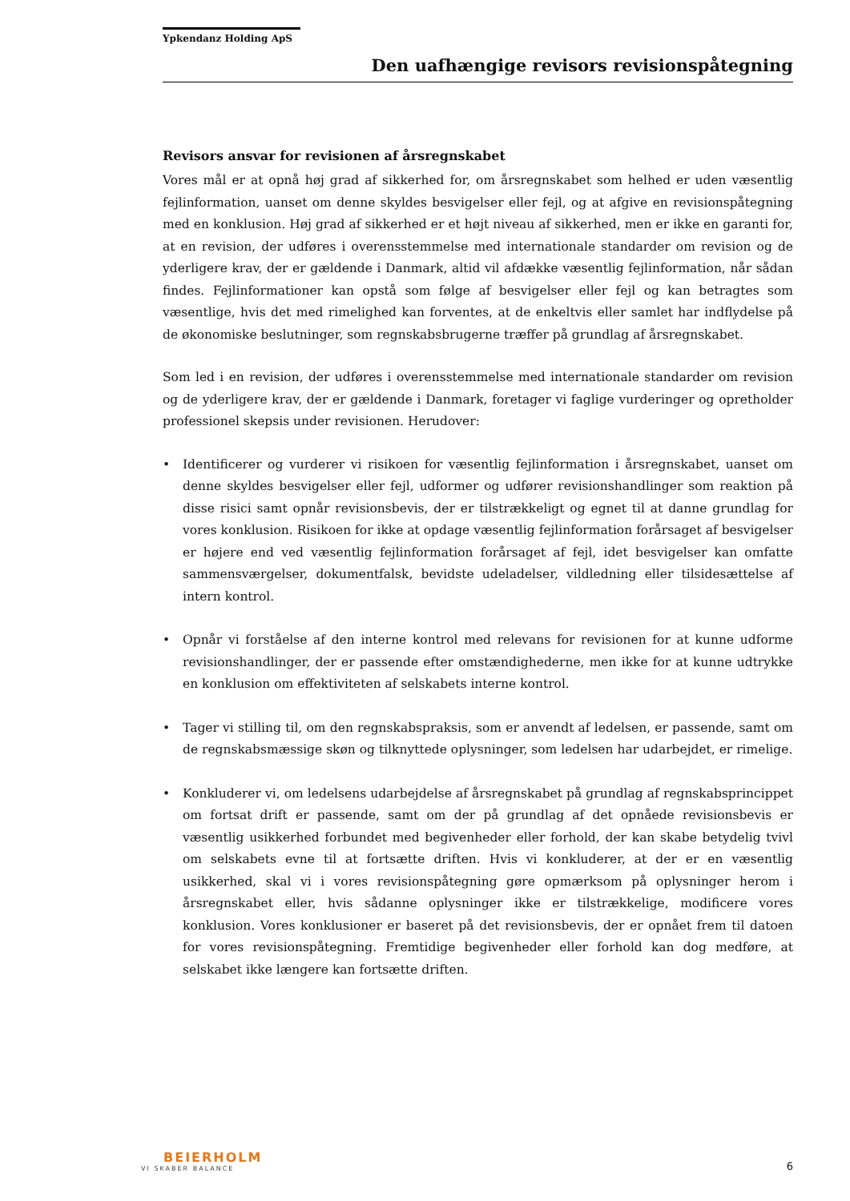Ypkendanz Holding ApS
Den uafhængige revisors revisionspåtegning
Revisors ansvar for revisionen af årsregnskabet
Vores mål er at opnå høj grad af sikkerhed for, om årsregnskabet som helhed er uden væsentlig fejlinformation, uanset om denne skyldes besvigelser eller fejl, og at afgive en revisionspåtegning med en konklusion. Høj grad af sikkerhed er et højt niveau af sikkerhed, men er ikke en garanti for, at en revision, der udføres i overensstemmelse med internationale standarder om revision og de yderligere krav, der er gældende i Danmark, altid vil afdække væsentlig fejlinformation, når sådan findes. Fejlinformationer kan opstå som følge af besvigelser eller fejl og kan betragtes som væsentlige, hvis det med rimelighed kan forventes, at de enkeltvis eller samlet har indflydelse på de økonomiske beslutninger, som regnskabsbrugerne træffer på grundlag af årsregnskabet.
Som led i en revision, der udføres i overensstemmelse med internationale standarder om revision og de yderligere krav, der er gældende i Danmark, foretager vi faglige vurderinger og opretholder professionel skepsis under revisionen. Herudover:
• Identificerer og vurderer vi risikoen for væsentlig fejlinformation i årsregnskabet, uanset om denne skyldes besvigelser eller fejl, udformer og udfører revisionshandlinger som reaktion på disse risici samt opnår revisionsbevis, der er tilstrækkeligt og egnet til at danne grundlag for vores konklusion. Risikoen for ikke at opdage væsentlig fejlinformation forårsaget af besvigelser er højere end ved væsentlig fejlinformation forårsaget af fejl, idet besvigelser kan omfatte sammensværgelser, dokumentfalsk, bevidste udeladelser, vildledning eller tilsidesættelse af intern kontrol.
• Opnår vi forståelse af den interne kontrol med relevans for revisionen for at kunne udforme revisionshandlinger, der er passende efter omstændighederne, men ikke for at kunne udtrykke en konklusion om effektiviteten af selskabets interne kontrol.
• Tager vi stilling til, om den regnskabspraksis, som er anvendt af ledelsen, er passende, samt om de regnskabsmæssige skøn og tilknyttede oplysninger, som ledelsen har udarbejdet, er rimelige.
• Konkluderer vi, om ledelsens udarbejdelse af årsregnskabet på grundlag af regnskabsprincippet om fortsat drift er passende, samt om der på grundlag af det opnåede revisionsbevis er væsentlig usikkerhed forbundet med begivenheder eller forhold, der kan skabe betydelig tvivl om selskabets evne til at fortsætte driften. Hvis vi konkluderer, at der er en væsentlig usikkerhed, skal vi i vores revisionspåtegning gøre opmærksom på oplysninger herom i årsregnskabet eller, hvis sådanne oplysninger ikke er tilstrækkelige, modificere vores konklusion. Vores konklusioner er baseret på det revisionsbevis, der er opnået frem til datoen for vores revisionspåtegning. Fremtidige begivenheder eller forhold kan dog medføre, at selskabet ikke længere kan fortsætte driften.
BEIERHOLM
VI SKABER BALANCE
6